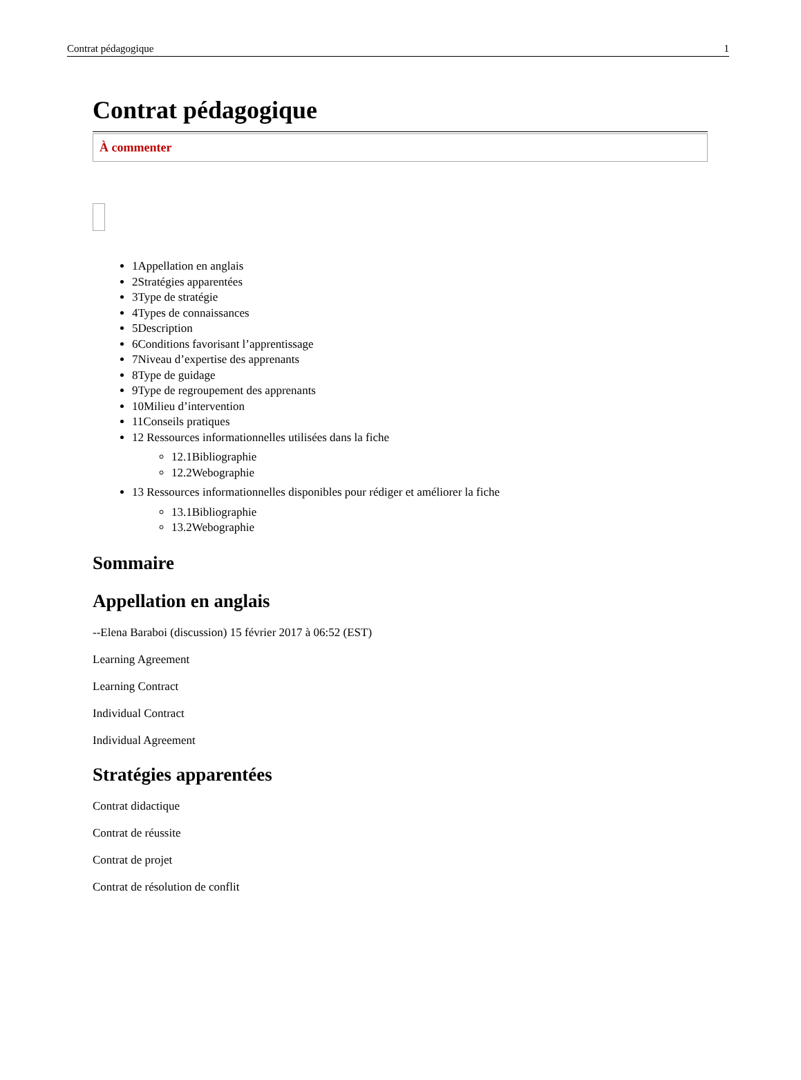Contrat pédagogique 1
Contrat pédagogique
À commenter
1Appellation en anglais
2Stratégies apparentées
3Type de stratégie
4Types de connaissances
5Description
6Conditions favorisant l’apprentissage
7Niveau d’expertise des apprenants
8Type de guidage
9Type de regroupement des apprenants
10Milieu d’intervention
11Conseils pratiques
12 Ressources informationnelles utilisées dans la fiche
12.1Bibliographie
12.2Webographie
13 Ressources informationnelles disponibles pour rédiger et améliorer la fiche
13.1Bibliographie
13.2Webographie
Sommaire
Appellation en anglais
--Elena Baraboi (discussion) 15 février 2017 à 06:52 (EST)
Learning Agreement
Learning Contract
Individual Contract
Individual Agreement
Stratégies apparentées
Contrat didactique
Contrat de réussite
Contrat de projet
Contrat de résolution de conflit